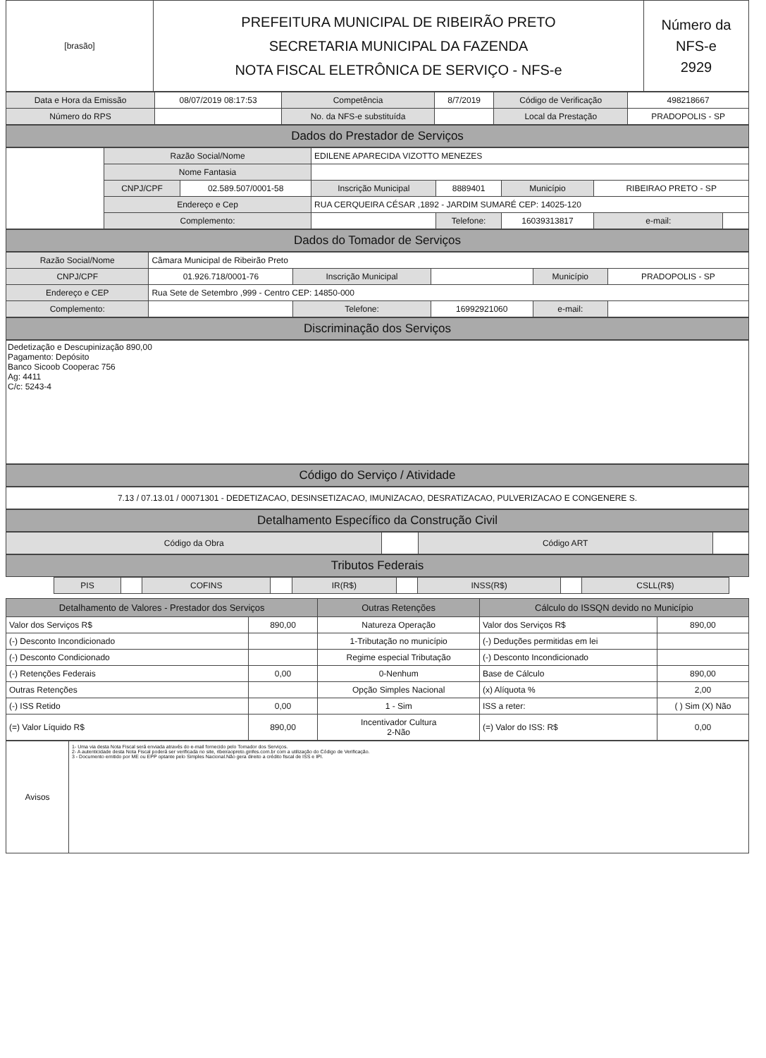| [brasão] | PREFEITURA MUNICIPAL DE RIBEIRÃO PRETO SECRETARIA MUNICIPAL DA FAZENDA NOTA FISCAL ELETRÔNICA DE SERVIÇO - NFS-e | Número da NFS-e 2929 |
| Data e Hora da Emissão | 08/07/2019 08:17:53 | Competência | 8/7/2019 | Código de Verificação | 498218667 |
| Número do RPS | | No. da NFS-e substituída | | Local da Prestação | PRADOPOLIS - SP |
Dados do Prestador de Serviços
| | Razão Social/Nome | | EDILENE APARECIDA VIZOTTO MENEZES | | | | |
| | Nome Fantasia | | | | | | |
| | CNPJ/CPF | 02.589.507/0001-58 | Inscrição Municipal | 8889401 | Município | RIBEIRAO PRETO - SP | |
| | Endereço e Cep | | RUA CERQUEIRA CÉSAR ,1892 - JARDIM SUMARÉ CEP: 14025-120 | | | | |
| | Complemento: | | | Telefone: | 16039313817 | e-mail: | |
Dados do Tomador de Serviços
| Razão Social/Nome | Câmara Municipal de Ribeirão Preto | | | | |
| CNPJ/CPF | 01.926.718/0001-76 | Inscrição Municipal | | Município | PRADOPOLIS - SP |
| Endereço e CEP | Rua Sete de Setembro ,999 - Centro CEP: 14850-000 | | | | |
| Complemento: | | Telefone: | 16992921060 | e-mail: | |
Discriminação dos Serviços
Dedetização e Descupinização 890,00
Pagamento: Depósito
Banco Sicoob Cooperac 756
Ag: 4411
C/c: 5243-4
Código do Serviço / Atividade
7.13 / 07.13.01 / 00071301 - DEDETIZACAO, DESINSETIZACAO, IMUNIZACAO, DESRATIZACAO, PULVERIZACAO E CONGENERE S.
Detalhamento Específico da Construção Civil
| Código da Obra | | Código ART | |
Tributos Federais
| | PIS | | COFINS | | IR(R$) | | INSS(R$) | | CSLL(R$) | |
| Detalhamento de Valores - Prestador dos Serviços | | Outras Retenções | Cálculo do ISSQN devido no Município | |
| --- | --- | --- | --- | --- |
| Valor dos Serviços R$ | 890,00 | Natureza Operação | Valor dos Serviços R$ | 890,00 |
| (-) Desconto Incondicionado | | 1-Tributação no município | (-) Deduções permitidas em lei | |
| (-) Desconto Condicionado | | Regime especial Tributação | (-) Desconto Incondicionado | |
| (-) Retenções Federais | 0,00 | 0-Nenhum | Base de Cálculo | 890,00 |
| Outras Retenções | | Opção Simples Nacional | (x) Alíquota % | 2,00 |
| (-) ISS Retido | 0,00 | 1 - Sim | ISS a reter: | ( ) Sim (X) Não |
| (=) Valor Líquido R$ | 890,00 | Incentivador Cultura 2-Não | (=) Valor do ISS: R$ | 0,00 |
| Avisos | 1- Uma via desta Nota Fiscal será enviada através do e-mail fornecido pelo Tomador dos Serviços. 2- A autenticidade desta Nota Fiscal poderá ser verificada no site, ribeiraopreto.ginfes.com.br com a utilização do Código de Verificação. 3 - Documento emitido por ME ou EPP optante pelo Simples Nacional.Não gera direito a crédito fiscal de ISS e IPI. |